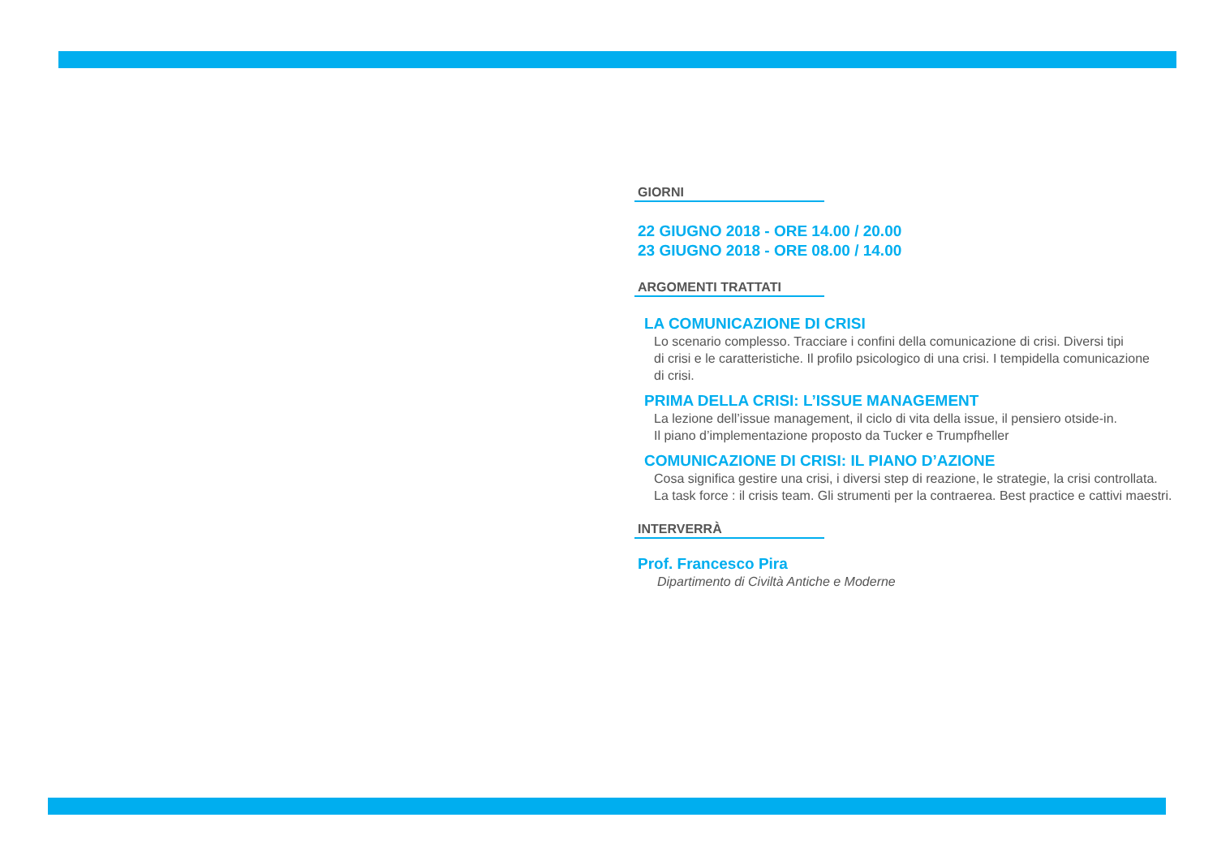GIORNI
22 GIUGNO 2018 - ORE 14.00 / 20.00
23 GIUGNO 2018 - ORE 08.00 / 14.00
ARGOMENTI TRATTATI
LA COMUNICAZIONE DI CRISI
Lo scenario complesso. Tracciare i confini della comunicazione di crisi. Diversi tipi
di crisi e le caratteristiche. Il profilo psicologico di una crisi. I tempidella comunicazione
di crisi.
PRIMA DELLA CRISI: L’ISSUE MANAGEMENT
La lezione dell’issue management, il ciclo di vita della issue, il pensiero otside-in.
Il piano d’implementazione proposto da Tucker e Trumpfheller
COMUNICAZIONE DI CRISI: IL PIANO D’AZIONE
Cosa significa gestire una crisi, i diversi step di reazione, le strategie, la crisi controllata.
La task force : il crisis team. Gli strumenti per la contraerea. Best practice e cattivi maestri.
INTERVERRÀ
Prof. Francesco Pira
Dipartimento di Civiltà Antiche e Moderne